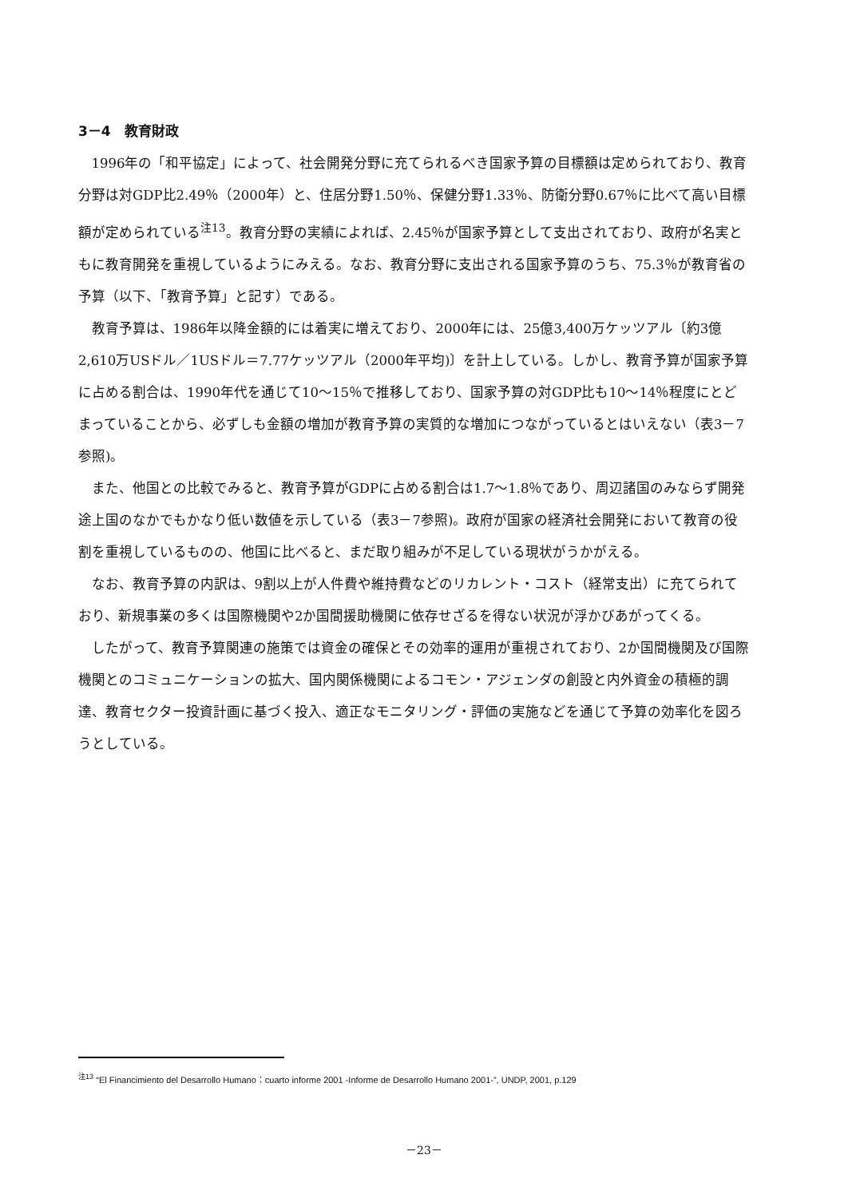3－4　教育財政
1996年の「和平協定」によって、社会開発分野に充てられるべき国家予算の目標額は定められており、教育分野は対GDP比2.49％（2000年）と、住居分野1.50％、保健分野1.33％、防衛分野0.67％に比べて高い目標額が定められている<sup>注13</sup>。教育分野の実績によれば、2.45％が国家予算として支出されており、政府が名実ともに教育開発を重視しているようにみえる。なお、教育分野に支出される国家予算のうち、75.3％が教育省の予算（以下、「教育予算」と記す）である。
教育予算は、1986年以降金額的には着実に増えており、2000年には、25億3,400万ケッツアル〔約3億2,610万USドル／1USドル＝7.77ケッツアル（2000年平均)〕を計上している。しかし、教育予算が国家予算に占める割合は、1990年代を通じて10～15％で推移しており、国家予算の対GDP比も10～14％程度にとどまっていることから、必ずしも金額の増加が教育予算の実質的な増加につながっているとはいえない（表3－7参照)。
また、他国との比較でみると、教育予算がGDPに占める割合は1.7～1.8％であり、周辺諸国のみならず開発途上国のなかでもかなり低い数値を示している（表3－7参照)。政府が国家の経済社会開発において教育の役割を重視しているものの、他国に比べると、まだ取り組みが不足している現状がうかがえる。
なお、教育予算の内訳は、9割以上が人件費や維持費などのリカレント・コスト（経常支出）に充てられており、新規事業の多くは国際機関や2か国間援助機関に依存せざるを得ない状況が浮かびあがってくる。
したがって、教育予算関連の施策では資金の確保とその効率的運用が重視されており、2か国間機関及び国際機関とのコミュニケーションの拡大、国内関係機関によるコモン・アジェンダの創設と内外資金の積極的調達、教育セクター投資計画に基づく投入、適正なモニタリング・評価の実施などを通じて予算の効率化を図ろうとしている。
<sup>注13</sup> “El Financimiento del Desarrollo Humano：cuarto informe 2001 -Informe de Desarrollo Humano 2001-”, UNDP, 2001, p.129
－23－